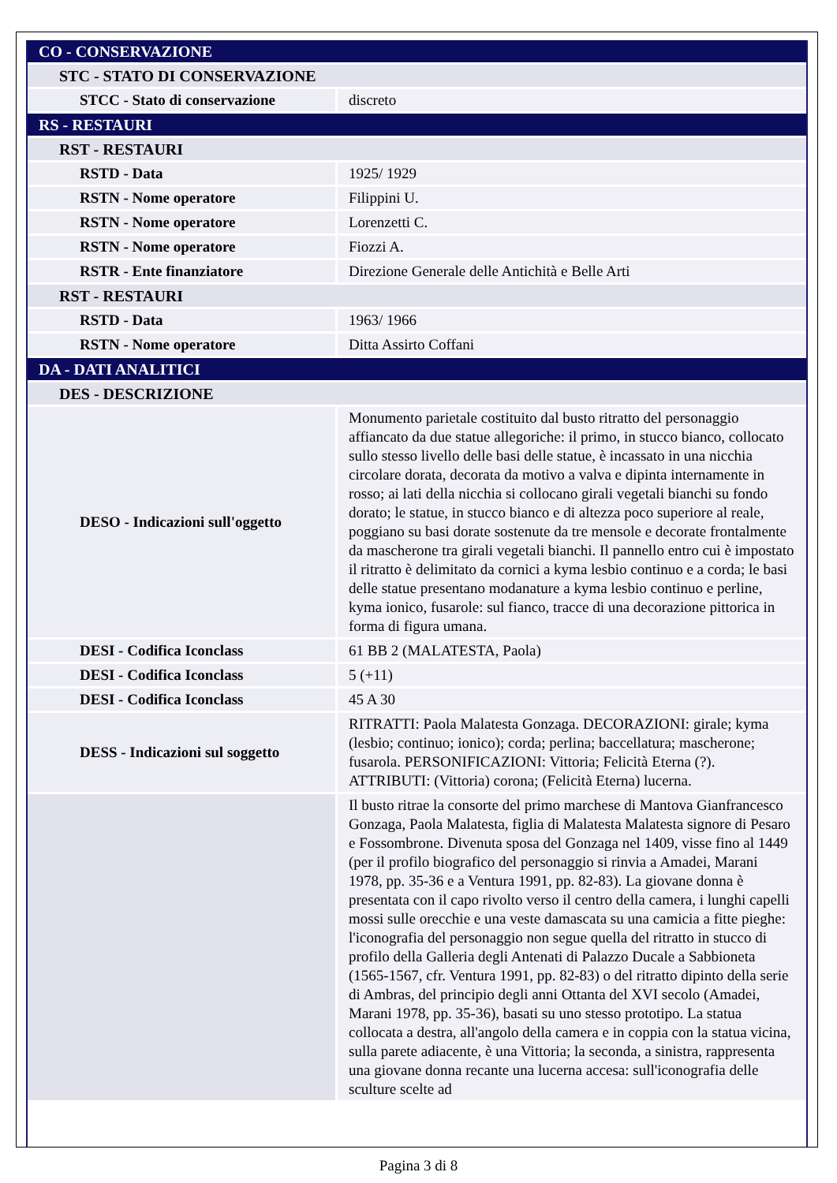| CO - CONSERVAZIONE | |
| STC - STATO DI CONSERVAZIONE | |
| STCC - Stato di conservazione | discreto |
| RS - RESTAURI | |
| RST - RESTAURI | |
| RSTD - Data | 1925/ 1929 |
| RSTN - Nome operatore | Filippini U. |
| RSTN - Nome operatore | Lorenzetti C. |
| RSTN - Nome operatore | Fiozzi A. |
| RSTR - Ente finanziatore | Direzione Generale delle Antichità e Belle Arti |
| RST - RESTAURI | |
| RSTD - Data | 1963/ 1966 |
| RSTN - Nome operatore | Ditta Assirto Coffani |
| DA - DATI ANALITICI | |
| DES - DESCRIZIONE | |
| DESO - Indicazioni sull'oggetto | Monumento parietale costituito dal busto ritratto del personaggio affiancato da due statue allegoriche: il primo, in stucco bianco, collocato sullo stesso livello delle basi delle statue, è incassato in una nicchia circolare dorata, decorata da motivo a valva e dipinta internamente in rosso; ai lati della nicchia si collocano girali vegetali bianchi su fondo dorato; le statue, in stucco bianco e di altezza poco superiore al reale, poggiano su basi dorate sostenute da tre mensole e decorate frontalmente da mascherone tra girali vegetali bianchi. Il pannello entro cui è impostato il ritratto è delimitato da cornici a kyma lesbio continuo e a corda; le basi delle statue presentano modanature a kyma lesbio continuo e perline, kyma ionico, fusarole: sul fianco, tracce di una decorazione pittorica in forma di figura umana. |
| DESI - Codifica Iconclass | 61 BB 2 (MALATESTA, Paola) |
| DESI - Codifica Iconclass | 5 (+11) |
| DESI - Codifica Iconclass | 45 A 30 |
| DESS - Indicazioni sul soggetto | RITRATTI: Paola Malatesta Gonzaga. DECORAZIONI: girale; kyma (lesbio; continuo; ionico); corda; perlina; baccellatura; mascherone; fusarola. PERSONIFICAZIONI: Vittoria; Felicità Eterna (?). ATTRIBUTI: (Vittoria) corona; (Felicità Eterna) lucerna. |
| | Il busto ritrae la consorte del primo marchese di Mantova Gianfrancesco Gonzaga, Paola Malatesta, figlia di Malatesta Malatesta signore di Pesaro e Fossombrone. Divenuta sposa del Gonzaga nel 1409, visse fino al 1449 (per il profilo biografico del personaggio si rinvia a Amadei, Marani 1978, pp. 35-36 e a Ventura 1991, pp. 82-83). La giovane donna è presentata con il capo rivolto verso il centro della camera, i lunghi capelli mossi sulle orecchie e una veste damascata su una camicia a fitte pieghe: l'iconografia del personaggio non segue quella del ritratto in stucco di profilo della Galleria degli Antenati di Palazzo Ducale a Sabbioneta (1565-1567, cfr. Ventura 1991, pp. 82-83) o del ritratto dipinto della serie di Ambras, del principio degli anni Ottanta del XVI secolo (Amadei, Marani 1978, pp. 35-36), basati su uno stesso prototipo. La statua collocata a destra, all'angolo della camera e in coppia con la statua vicina, sulla parete adiacente, è una Vittoria; la seconda, a sinistra, rappresenta una giovane donna recante una lucerna accesa: sull'iconografia delle sculture scelte ad |
Pagina 3 di 8